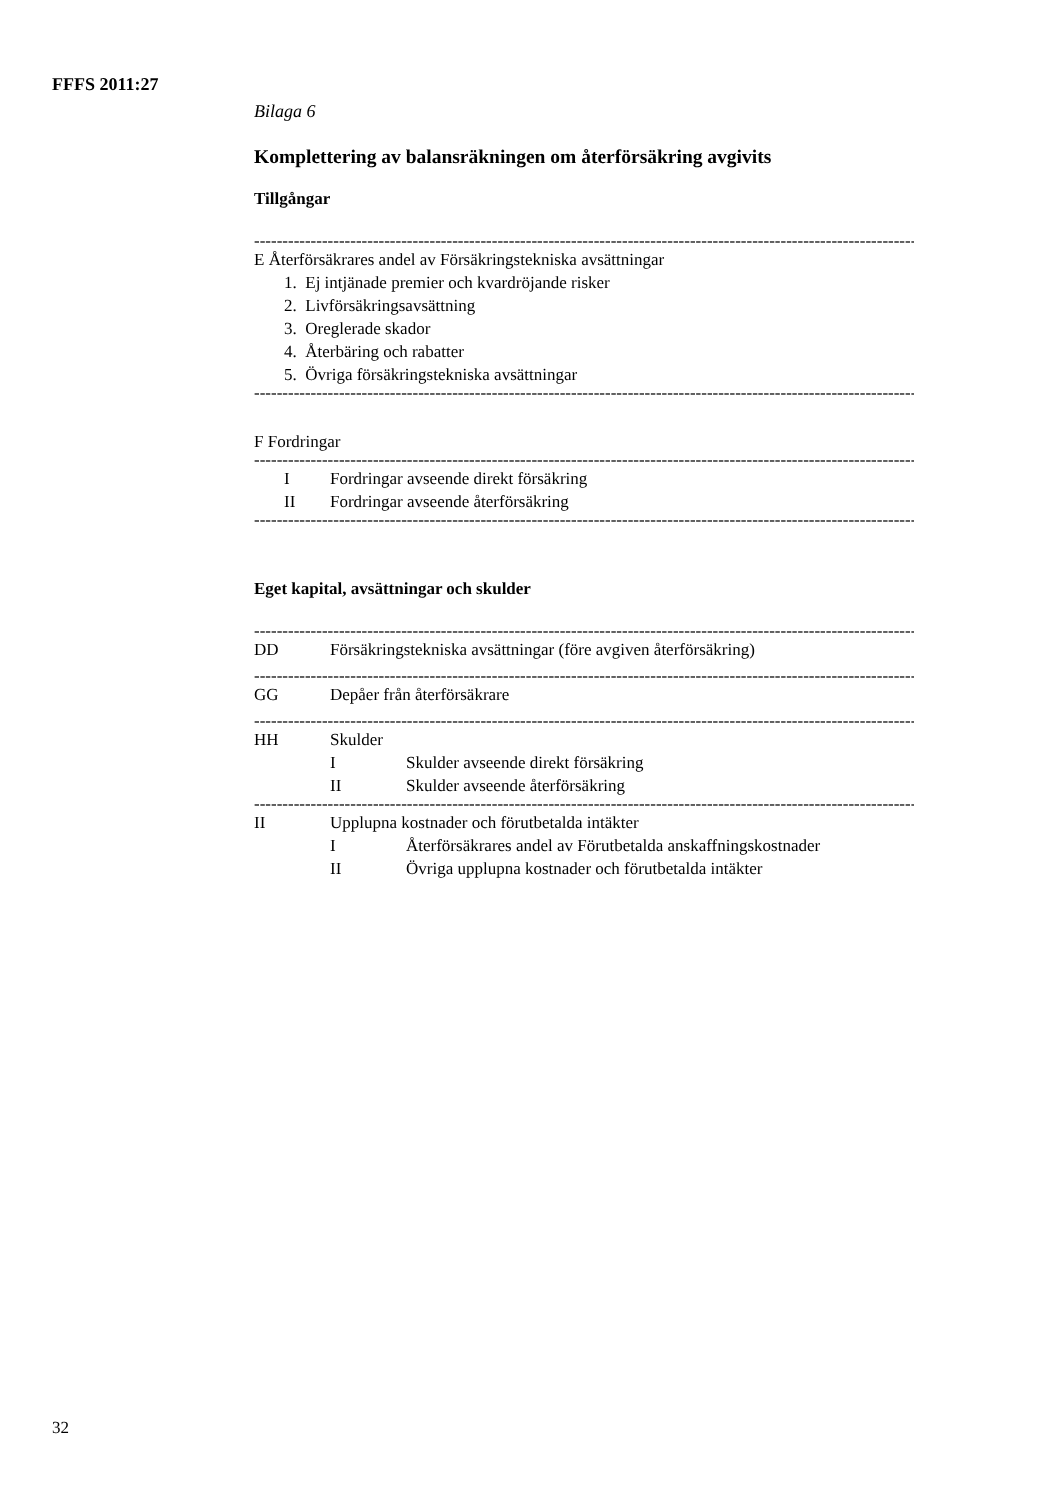FFFS 2011:27
Bilaga 6
Komplettering av balansräkningen om återförsäkring avgivits
Tillgångar
------------------------------------------------------------------------------------------------------------------------
E Återförsäkrares andel av Försäkringstekniska avsättningar
1. Ej intjänade premier och kvardröjande risker
2. Livförsäkringsavsättning
3. Oreglerade skador
4. Återbäring och rabatter
5. Övriga försäkringstekniska avsättningar
------------------------------------------------------------------------------------------------------------------------
F Fordringar
------------------------------------------------------------------------------------------------------------------------
I Fordringar avseende direkt försäkring
II Fordringar avseende återförsäkring
------------------------------------------------------------------------------------------------------------------------
Eget kapital, avsättningar och skulder
------------------------------------------------------------------------------------------------------------------------
DD Försäkringstekniska avsättningar (före avgiven återförsäkring)
------------------------------------------------------------------------------------------------------------------------
GG Depåer från återförsäkrare
------------------------------------------------------------------------------------------------------------------------
HH Skulder
I Skulder avseende direkt försäkring
II Skulder avseende återförsäkring
------------------------------------------------------------------------------------------------------------------------
II Upplupna kostnader och förutbetalda intäkter
I Återförsäkrares andel av Förutbetalda anskaffningskostnader
II Övriga upplupna kostnader och förutbetalda intäkter
32